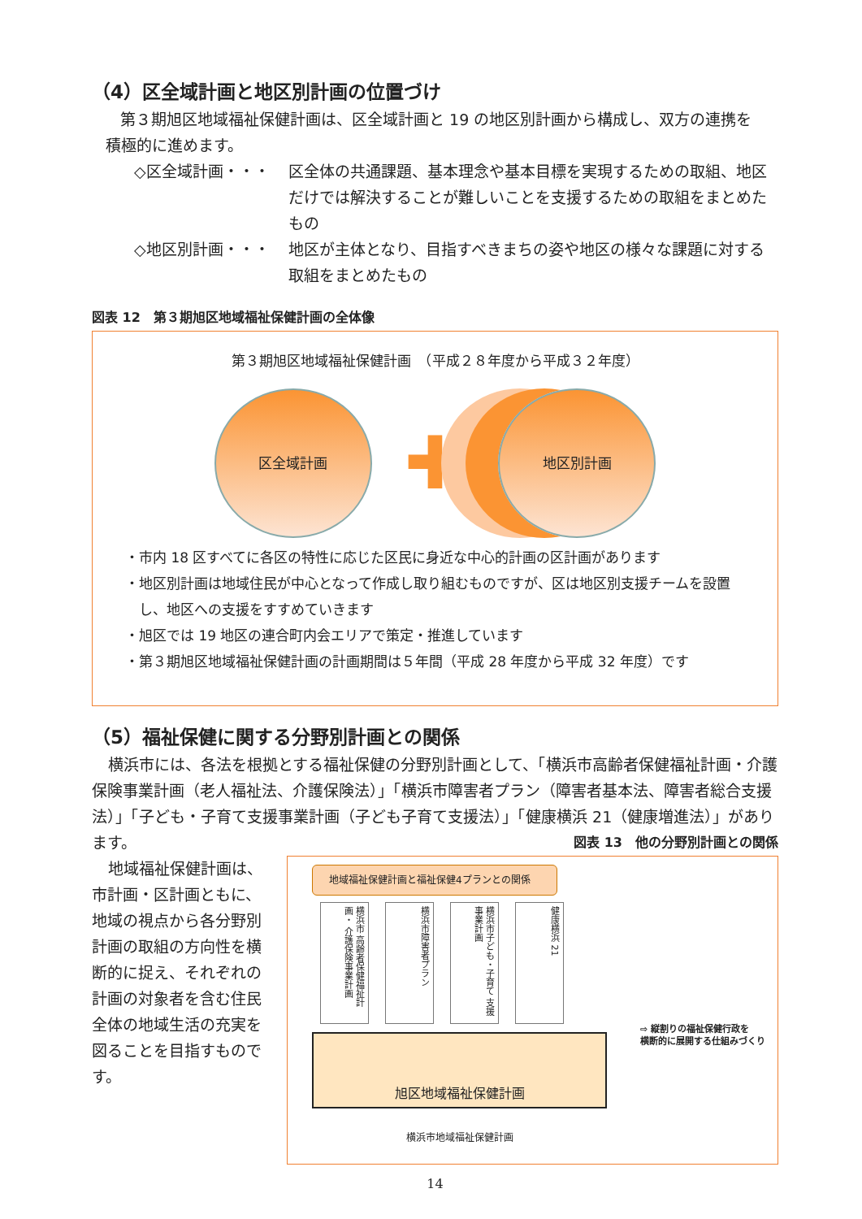（4）区全域計画と地区別計画の位置づけ
第３期旭区地域福祉保健計画は、区全域計画と 19 の地区別計画から構成し、双方の連携を
積極的に進めます。
◇区全域計画・・・ 区全体の共通課題、基本理念や基本目標を実現するための取組、地区だけでは解決することが難しいことを支援するための取組をまとめたもの
◇地区別計画・・・ 地区が主体となり、目指すべきまちの姿や地区の様々な課題に対する取組をまとめたもの
図表 12　第３期旭区地域福祉保健計画の全体像
第３期旭区地域福祉保健計画　（平成２８年度から平成３２年度）
区全域計画
✚
地区別計画
・市内 18 区すべてに各区の特性に応じた区民に身近な中心的計画の区計画があります
・地区別計画は地域住民が中心となって作成し取り組むものですが、区は地区別支援チームを設置
　し、地区への支援をすすめていきます
・旭区では 19 地区の連合町内会エリアで策定・推進しています
・第３期旭区地域福祉保健計画の計画期間は５年間（平成 28 年度から平成 32 年度）です
（5）福祉保健に関する分野別計画との関係
横浜市には、各法を根拠とする福祉保健の分野別計画として、「横浜市高齢者保健福祉計画・介護保険事業計画（老人福祉法、介護保険法）」「横浜市障害者プラン（障害者基本法、障害者総合支援法）」「子ども・子育て支援事業計画（子ども子育て支援法）」「健康横浜 21（健康増進法）」があります。 図表 13　他の分野別計画との関係
地域福祉保健計画は、市計画・区計画ともに、地域の視点から各分野別計画の取組の方向性を横断的に捉え、それぞれの計画の対象者を含む住民全体の地域生活の充実を図ることを目指すものです。
地域福祉保健計画と福祉保健4プランとの関係
横浜市 高齢者保健福祉計画・ 介護保険事業計画
横浜市障害者プラン
横浜市子ども・子育て 支援事業計画
健康横浜 21
旭区地域福祉保健計画
⇨ 縦割りの福祉保健行政を
横断的に展開する仕組みづくり
横浜市地域福祉保健計画
14